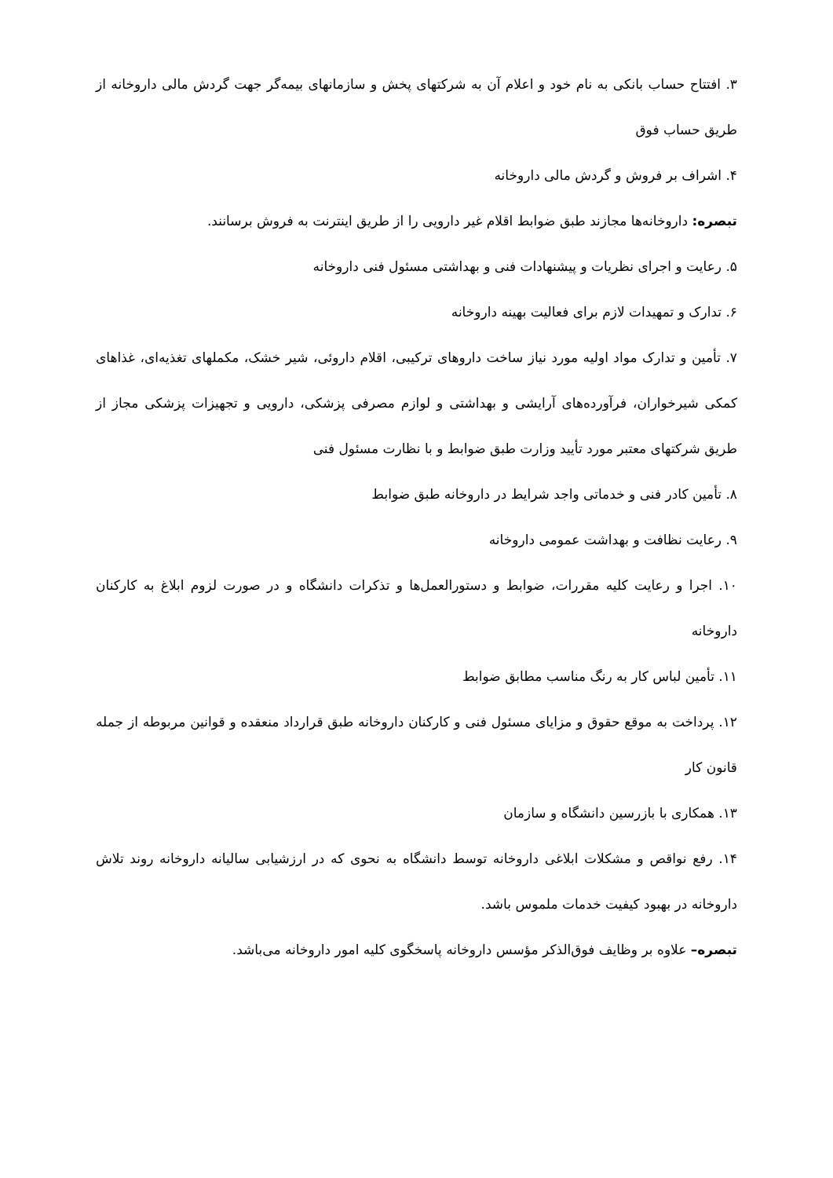۳. افتتاح حساب بانکی به نام خود و اعلام آن به شرکتهای پخش و سازمانهای بیمه‌گر جهت گردش مالی داروخانه از طریق حساب فوق
۴. اشراف بر فروش و گردش مالی داروخانه
تبصره: داروخانه‌ها مجازند طبق ضوابط اقلام غیر دارویی را از طریق اینترنت به فروش برسانند.
۵. رعایت و اجرای نظریات و پیشنهادات فنی و بهداشتی مسئول فنی داروخانه
۶. تدارک و تمهیدات لازم برای فعالیت بهینه داروخانه
۷. تأمین و تدارک مواد اولیه مورد نیاز ساخت داروهای ترکیبی، اقلام داروئی، شیر خشک، مکملهای تغذیه‌ای، غذاهای کمکی شیرخواران، فرآورده‌های آرایشی و بهداشتی و لوازم مصرفی پزشکی، دارویی و تجهیزات پزشکی مجاز از طریق شرکتهای معتبر مورد تأیید وزارت طبق ضوابط و با نظارت مسئول فنی
۸. تأمین کادر فنی و خدماتی واجد شرایط در داروخانه طبق ضوابط
۹. رعایت نظافت و بهداشت عمومی داروخانه
۱۰. اجرا و رعایت کلیه مقررات، ضوابط و دستورالعمل‌ها و تذکرات دانشگاه و در صورت لزوم ابلاغ به کارکنان داروخانه
۱۱. تأمین لباس کار به رنگ مناسب مطابق ضوابط
۱۲. پرداخت به موقع حقوق و مزایای مسئول فنی و کارکنان داروخانه طبق قرارداد منعقده و قوانین مربوطه از جمله قانون کار
۱۳. همکاری با بازرسین دانشگاه و سازمان
۱۴. رفع نواقص و مشکلات ابلاغی داروخانه توسط دانشگاه به نحوی که در ارزشیابی سالیانه داروخانه روند تلاش داروخانه در بهبود کیفیت خدمات ملموس باشد.
تبصره– علاوه بر وظایف فوق‌الذکر مؤسس داروخانه پاسخگوی کلیه امور داروخانه می‌باشد.